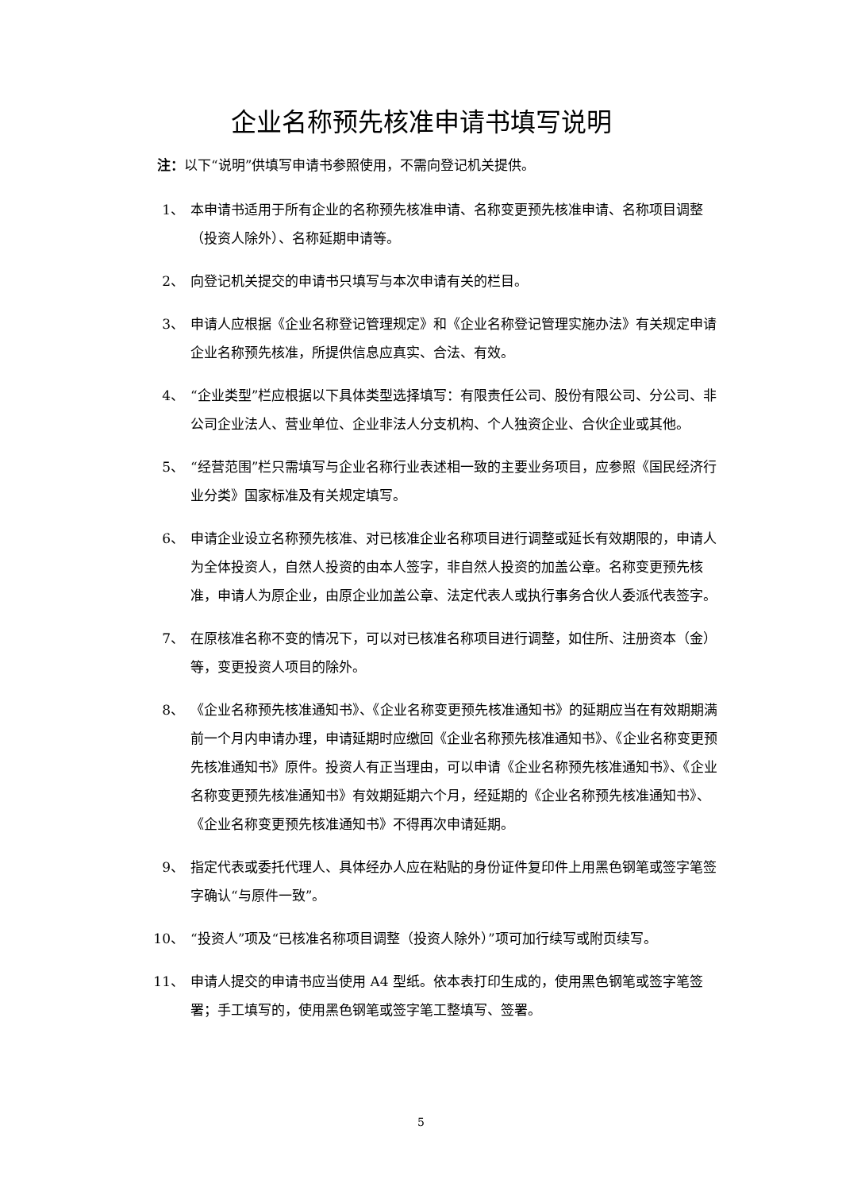企业名称预先核准申请书填写说明
注：以下“说明”供填写申请书参照使用，不需向登记机关提供。
1、 本申请书适用于所有企业的名称预先核准申请、名称变更预先核准申请、名称项目调整（投资人除外）、名称延期申请等。
2、 向登记机关提交的申请书只填写与本次申请有关的栏目。
3、 申请人应根据《企业名称登记管理规定》和《企业名称登记管理实施办法》有关规定申请企业名称预先核准，所提供信息应真实、合法、有效。
4、 “企业类型”栏应根据以下具体类型选择填写：有限责任公司、股份有限公司、分公司、非公司企业法人、营业单位、企业非法人分支机构、个人独资企业、合伙企业或其他。
5、 “经营范围”栏只需填写与企业名称行业表述相一致的主要业务项目，应参照《国民经济行业分类》国家标准及有关规定填写。
6、 申请企业设立名称预先核准、对已核准企业名称项目进行调整或延长有效期限的，申请人为全体投资人，自然人投资的由本人签字，非自然人投资的加盖公章。名称变更预先核准，申请人为原企业，由原企业加盖公章、法定代表人或执行事务合伙人委派代表签字。
7、 在原核准名称不变的情况下，可以对已核准名称项目进行调整，如住所、注册资本（金）等，变更投资人项目的除外。
8、 《企业名称预先核准通知书》、《企业名称变更预先核准通知书》的延期应当在有效期期满前一个月内申请办理，申请延期时应缴回《企业名称预先核准通知书》、《企业名称变更预先核准通知书》原件。投资人有正当理由，可以申请《企业名称预先核准通知书》、《企业名称变更预先核准通知书》有效期延期六个月，经延期的《企业名称预先核准通知书》、《企业名称变更预先核准通知书》不得再次申请延期。
9、 指定代表或委托代理人、具体经办人应在粘贴的身份证件复印件上用黑色钢笔或签字笔签字确认“与原件一致”。
10、 “投资人”项及“已核准名称项目调整（投资人除外）”项可加行续写或附页续写。
11、 申请人提交的申请书应当使用 A4 型纸。依本表打印生成的，使用黑色钢笔或签字笔签署；手工填写的，使用黑色钢笔或签字笔工整填写、签署。
5